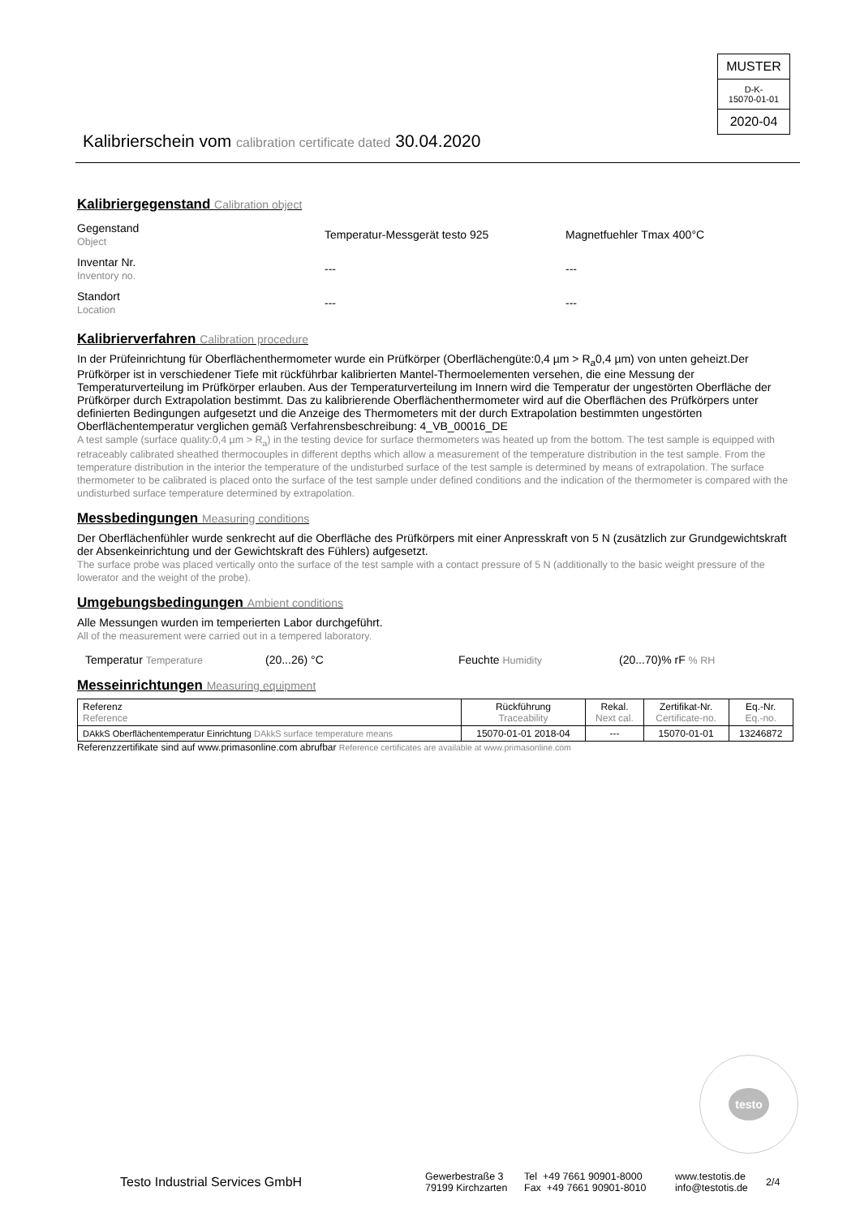MUSTER
D-K-
15070-01-01
2020-04
Kalibrierschein vom calibration certificate dated 30.04.2020
Kalibriergegenstand Calibration object
Gegenstand
Object
Temperatur-Messgerät testo 925 Magnetfuehler Tmax 400°C
Inventar Nr.
Inventory no.
--- ---
Standort
Location
--- ---
Kalibrierverfahren Calibration procedure
In der Prüfeinrichtung für Oberflächenthermometer wurde ein Prüfkörper (Oberflächengüte:0,4 µm > R<sub>a</sub>0,4 µm) von unten geheizt.Der Prüfkörper ist in verschiedener Tiefe mit rückführbar kalibrierten Mantel-Thermoelementen versehen, die eine Messung der Temperaturverteilung im Prüfkörper erlauben. Aus der Temperaturverteilung im Innern wird die Temperatur der ungestörten Oberfläche der Prüfkörper durch Extrapolation bestimmt. Das zu kalibrierende Oberflächenthermometer wird auf die Oberflächen des Prüfkörpers unter definierten Bedingungen aufgesetzt und die Anzeige des Thermometers mit der durch Extrapolation bestimmten ungestörten Oberflächentemperatur verglichen gemäß Verfahrensbeschreibung: 4_VB_00016_DE
A test sample (surface quality:0,4 µm > R<sub>a</sub>) in the testing device for surface thermometers was heated up from the bottom. The test sample is equipped with retraceably calibrated sheathed thermocouples in different depths which allow a measurement of the temperature distribution in the test sample. From the temperature distribution in the interior the temperature of the undisturbed surface of the test sample is determined by means of extrapolation. The surface thermometer to be calibrated is placed onto the surface of the test sample under defined conditions and the indication of the thermometer is compared with the undisturbed surface temperature determined by extrapolation.
Messbedingungen Measuring conditions
Der Oberflächenfühler wurde senkrecht auf die Oberfläche des Prüfkörpers mit einer Anpresskraft von 5 N (zusätzlich zur Grundgewichtskraft der Absenkeinrichtung und der Gewichtskraft des Fühlers) aufgesetzt.
The surface probe was placed vertically onto the surface of the test sample with a contact pressure of 5 N (additionally to the basic weight pressure of the lowerator and the weight of the probe).
Umgebungsbedingungen Ambient conditions
Alle Messungen wurden im temperierten Labor durchgeführt.
All of the measurement were carried out in a tempered laboratory.
Temperatur Temperature (20...26) °C Feuchte Humidity (20...70)% rF % RH
Messeinrichtungen Measuring equipment
| Referenz Reference | Rückführung Traceability | Rekal. Next cal. | Zertifikat-Nr. Certificate-no. | Eq.-Nr. Eq.-no. |
| DAkkS Oberflächentemperatur Einrichtung DAkkS surface temperature means | 15070-01-01 2018-04 | --- | 15070-01-01 | 13246872 |
Referenzzertifikate sind auf www.primasonline.com abrufbar Reference certificates are available at www.primasonline.com
testo
Testo Industrial Services GmbH
Gewerbestraße 3
79199 Kirchzarten
Tel +49 7661 90901-8000
Fax +49 7661 90901-8010
www.testotis.de
info@testotis.de
2/4